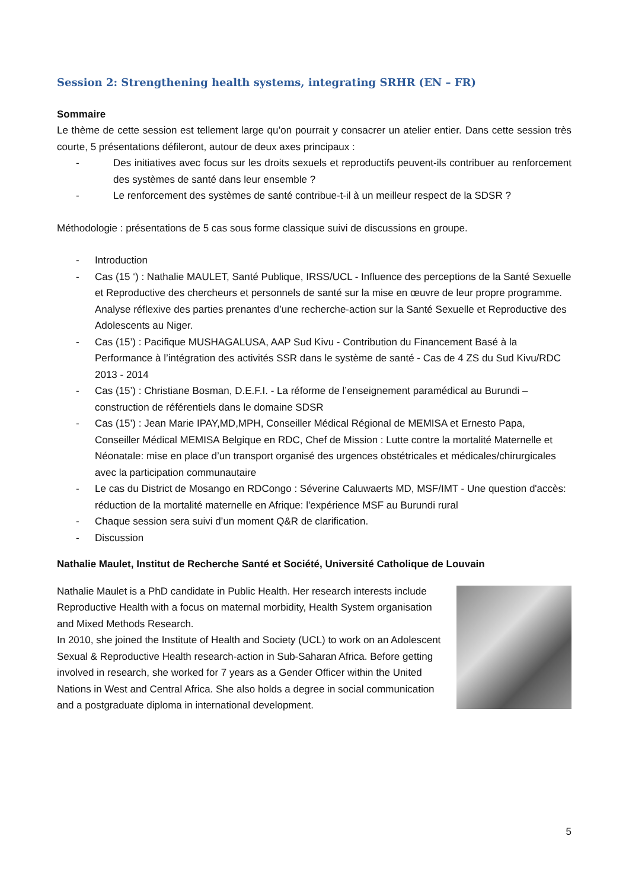Session 2: Strengthening health systems, integrating SRHR (EN – FR)
Sommaire
Le thème de cette session est tellement large qu’on pourrait y consacrer un atelier entier. Dans cette session très courte, 5 présentations défileront, autour de deux axes principaux :
- Des initiatives avec focus sur les droits sexuels et reproductifs peuvent-ils contribuer au renforcement des systèmes de santé dans leur ensemble ?
- Le renforcement des systèmes de santé contribue-t-il à un meilleur respect de la SDSR ?
Méthodologie : présentations de 5 cas sous forme classique suivi de discussions en groupe.
- Introduction
- Cas (15 ‘) : Nathalie MAULET, Santé Publique, IRSS/UCL - Influence des perceptions de la Santé Sexuelle et Reproductive des chercheurs et personnels de santé sur la mise en œuvre de leur propre programme. Analyse réflexive des parties prenantes d’une recherche-action sur la Santé Sexuelle et Reproductive des Adolescents au Niger.
- Cas (15’) : Pacifique MUSHAGALUSA, AAP Sud Kivu - Contribution du Financement Basé à la Performance à l’intégration des activités SSR dans le système de santé - Cas de 4 ZS du Sud Kivu/RDC 2013 - 2014
- Cas (15’) : Christiane Bosman, D.E.F.I. - La réforme de l’enseignement paramédical au Burundi – construction de référentiels dans le domaine SDSR
- Cas (15’) : Jean Marie IPAY,MD,MPH, Conseiller Médical Régional de MEMISA et Ernesto Papa, Conseiller Médical MEMISA Belgique en RDC, Chef de Mission : Lutte contre la mortalité Maternelle et Néonatale: mise en place d’un transport organisé des urgences obstétricales et médicales/chirurgicales avec la participation communautaire
- Le cas du District de Mosango en RDCongo : Séverine Caluwaerts MD, MSF/IMT - Une question d'accès: réduction de la mortalité maternelle en Afrique: l'expérience MSF au Burundi rural
- Chaque session sera suivi d’un moment Q&R de clarification.
- Discussion
Nathalie Maulet, Institut de Recherche Santé et Société, Université Catholique de Louvain
Nathalie Maulet is a PhD candidate in Public Health. Her research interests include Reproductive Health with a focus on maternal morbidity, Health System organisation and Mixed Methods Research.
In 2010, she joined the Institute of Health and Society (UCL) to work on an Adolescent Sexual & Reproductive Health research-action in Sub-Saharan Africa. Before getting involved in research, she worked for 7 years as a Gender Officer within the United Nations in West and Central Africa. She also holds a degree in social communication and a postgraduate diploma in international development.
5